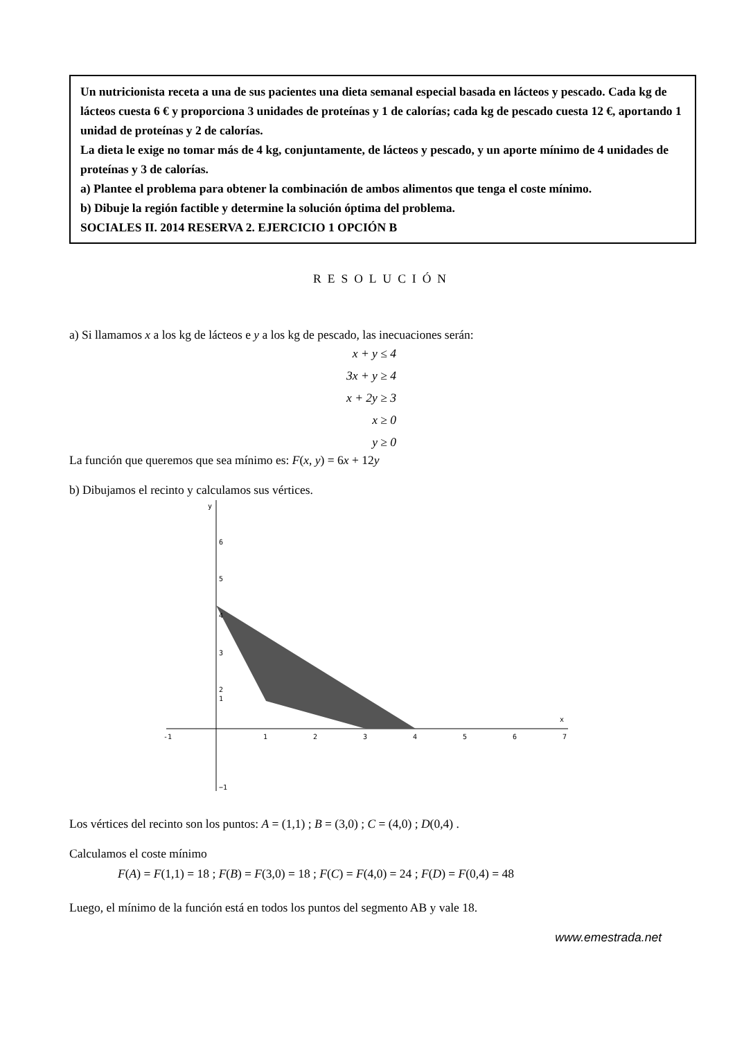Un nutricionista receta a una de sus pacientes una dieta semanal especial basada en lácteos y pescado. Cada kg de lácteos cuesta 6 € y proporciona 3 unidades de proteínas y 1 de calorías; cada kg de pescado cuesta 12 €, aportando 1 unidad de proteínas y 2 de calorías.
La dieta le exige no tomar más de 4 kg, conjuntamente, de lácteos y pescado, y un aporte mínimo de 4 unidades de proteínas y 3 de calorías.
a) Plantee el problema para obtener la combinación de ambos alimentos que tenga el coste mínimo.
b) Dibuje la región factible y determine la solución óptima del problema.
SOCIALES II. 2014 RESERVA 2. EJERCICIO 1 OPCIÓN B
RESOLUCIÓN
a) Si llamamos x a los kg de lácteos e y a los kg de pescado, las inecuaciones serán:
x + y ≤ 4
3x + y ≥ 4
x + 2y ≥ 3
x ≥ 0
y ≥ 0
La función que queremos que sea mínimo es: F(x, y) = 6x + 12y
b) Dibujamos el recinto y calculamos sus vértices.
y
x
6
5
4
3
2
1
−1
-1
1
2
3
4
5
6
7
Los vértices del recinto son los puntos: A = (1,1) ; B = (3,0) ; C = (4,0) ; D(0,4) .
Calculamos el coste mínimo
F(A) = F(1,1) = 18 ; F(B) = F(3,0) = 18 ; F(C) = F(4,0) = 24 ; F(D) = F(0,4) = 48
Luego, el mínimo de la función está en todos los puntos del segmento AB y vale 18.
www.emestrada.net